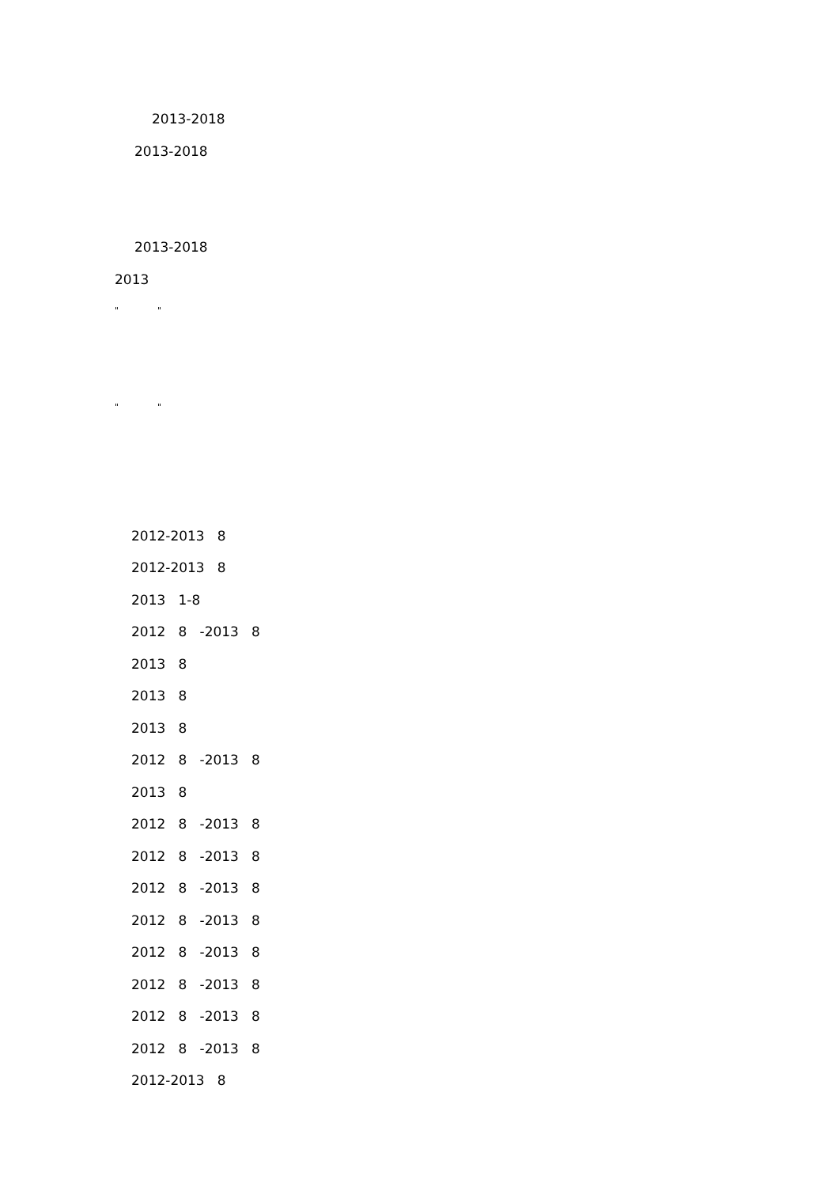2013-2018
2013-2018
2013-2018
2013
" "
" "
2012-2013 8
2012-2013 8
2013 1-8
2012 8 -2013 8
2013 8
2013 8
2013 8
2012 8 -2013 8
2013 8
2012 8 -2013 8
2012 8 -2013 8
2012 8 -2013 8
2012 8 -2013 8
2012 8 -2013 8
2012 8 -2013 8
2012 8 -2013 8
2012 8 -2013 8
2012-2013 8